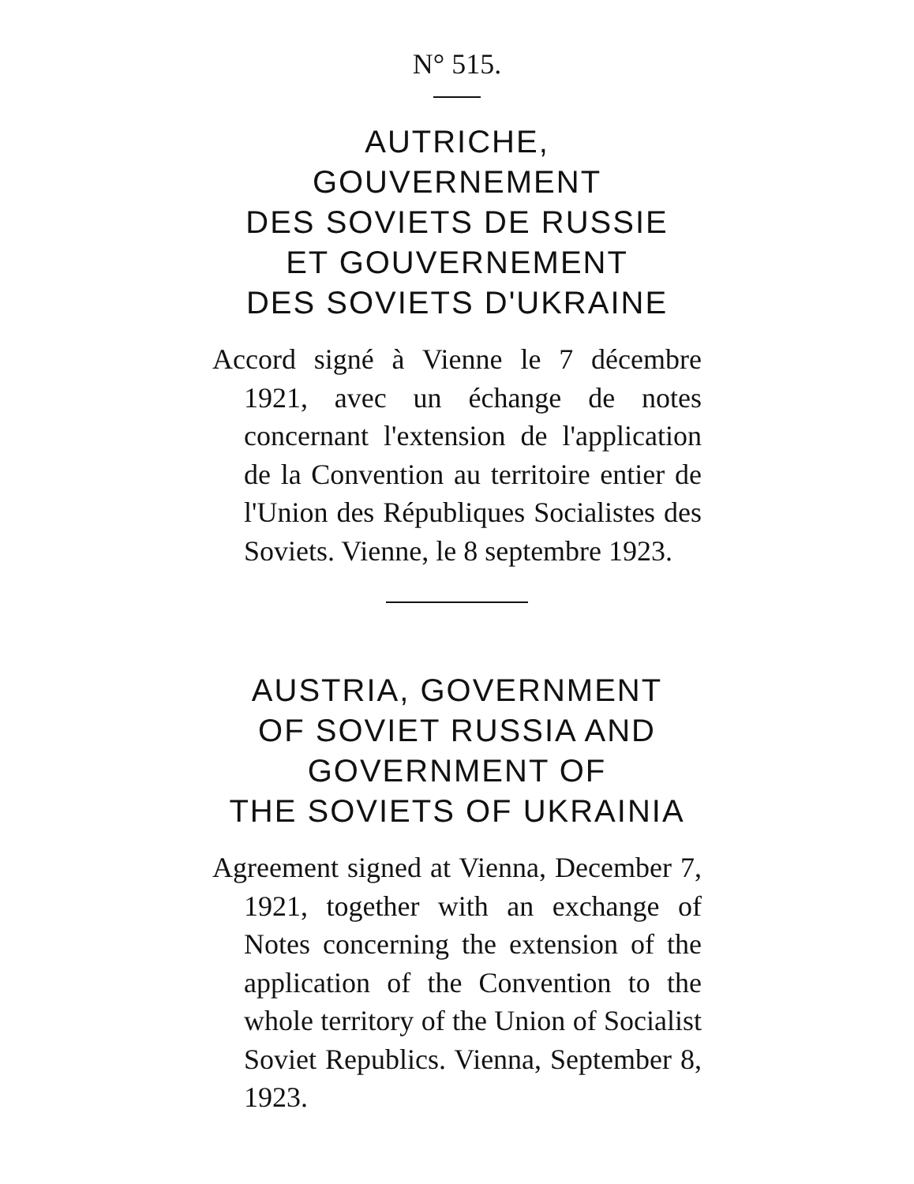N° 515.
AUTRICHE,
GOUVERNEMENT
DES SOVIETS DE RUSSIE
ET GOUVERNEMENT
DES SOVIETS D'UKRAINE
Accord signé à Vienne le 7 décembre 1921, avec un échange de notes concernant l'extension de l'application de la Convention au territoire entier de l'Union des Républiques Socialistes des Soviets. Vienne, le 8 septembre 1923.
AUSTRIA, GOVERNMENT
OF SOVIET RUSSIA AND
GOVERNMENT OF
THE SOVIETS OF UKRAINIA
Agreement signed at Vienna, December 7, 1921, together with an exchange of Notes concerning the extension of the application of the Convention to the whole territory of the Union of Socialist Soviet Republics. Vienna, September 8, 1923.